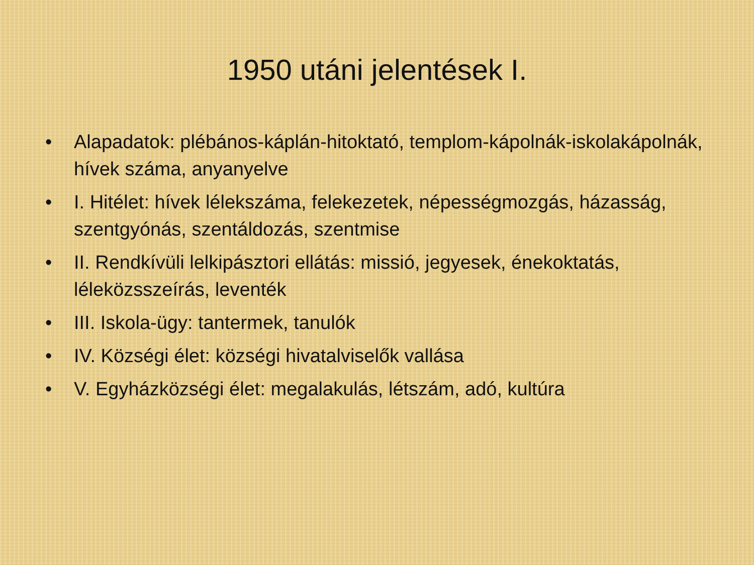1950 utáni jelentések I.
• Alapadatok: plébános-káplán-hitoktató, templom-kápolnák-iskolakápolnák, hívek száma, anyanyelve
• I. Hitélet: hívek lélekszáma, felekezetek, népességmozgás, házasság, szentgyónás, szentáldozás, szentmise
• II. Rendkívüli lelkipásztori ellátás: missió, jegyesek, énekoktatás, léleközsszeírás, leventék
• III. Iskola-ügy: tantermek, tanulók
• IV. Községi élet: községi hivatalviselők vallása
• V. Egyházközségi élet: megalakulás, létszám, adó, kultúra